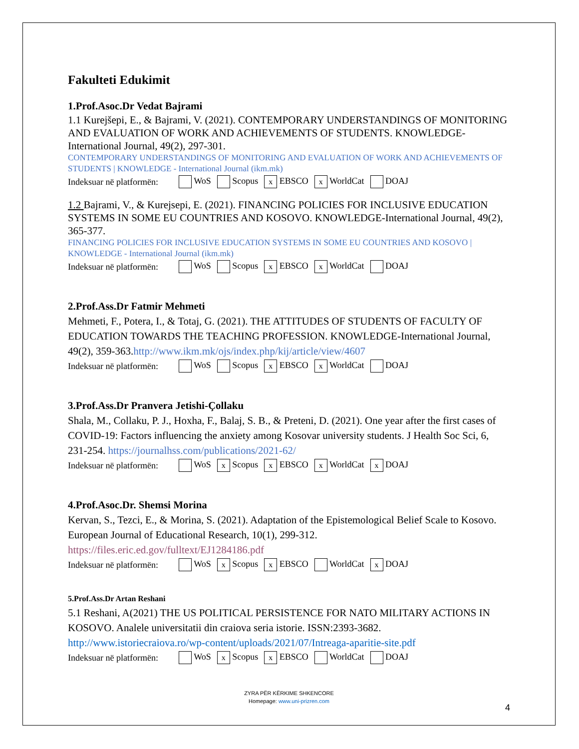Fakulteti Edukimit
1.Prof.Asoc.Dr Vedat Bajrami
1.1 Kurejšepi, E., & Bajrami, V. (2021). CONTEMPORARY UNDERSTANDINGS OF MONITORING AND EVALUATION OF WORK AND ACHIEVEMENTS OF STUDENTS. KNOWLEDGE-International Journal, 49(2), 297-301.
CONTEMPORARY UNDERSTANDINGS OF MONITORING AND EVALUATION OF WORK AND ACHIEVEMENTS OF STUDENTS | KNOWLEDGE - International Journal (ikm.mk)
| Indeksuar në platformën: | WoS | Scopus | x EBSCO | x WorldCat | DOAJ |
1.2 Bajrami, V., & Kurejsepi, E. (2021). FINANCING POLICIES FOR INCLUSIVE EDUCATION SYSTEMS IN SOME EU COUNTRIES AND KOSOVO. KNOWLEDGE-International Journal, 49(2), 365-377.
FINANCING POLICIES FOR INCLUSIVE EDUCATION SYSTEMS IN SOME EU COUNTRIES AND KOSOVO | KNOWLEDGE - International Journal (ikm.mk)
| Indeksuar në platformën: | WoS | Scopus | x EBSCO | x WorldCat | DOAJ |
2.Prof.Ass.Dr Fatmir Mehmeti
Mehmeti, F., Potera, I., & Totaj, G. (2021). THE ATTITUDES OF STUDENTS OF FACULTY OF EDUCATION TOWARDS THE TEACHING PROFESSION. KNOWLEDGE-International Journal, 49(2), 359-363.http://www.ikm.mk/ojs/index.php/kij/article/view/4607
| Indeksuar në platformën: | WoS | Scopus | x EBSCO | x WorldCat | DOAJ |
3.Prof.Ass.Dr Pranvera Jetishi-Çollaku
Shala, M., Collaku, P. J., Hoxha, F., Balaj, S. B., & Preteni, D. (2021). One year after the first cases of COVID-19: Factors influencing the anxiety among Kosovar university students. J Health Soc Sci, 6, 231-254. https://journalhss.com/publications/2021-62/
| Indeksuar në platformën: | WoS | x Scopus | x EBSCO | x WorldCat | x DOAJ |
4.Prof.Asoc.Dr. Shemsi Morina
Kervan, S., Tezci, E., & Morina, S. (2021). Adaptation of the Epistemological Belief Scale to Kosovo. European Journal of Educational Research, 10(1), 299-312.
https://files.eric.ed.gov/fulltext/EJ1284186.pdf
| Indeksuar në platformën: | WoS | x Scopus | x EBSCO | WorldCat | x DOAJ |
5.Prof.Ass.Dr Artan Reshani
5.1 Reshani, A(2021) THE US POLITICAL PERSISTENCE FOR NATO MILITARY ACTIONS IN KOSOVO. Analele universitatii din craiova seria istorie. ISSN:2393-3682. http://www.istoriecraiova.ro/wp-content/uploads/2021/07/Intreaga-aparitie-site.pdf
| Indeksuar në platformën: | WoS | x Scopus | x EBSCO | WorldCat | DOAJ |
ZYRA PËR KËRKIME SHKENCORE
Homepage: www.uni-prizren.com
4